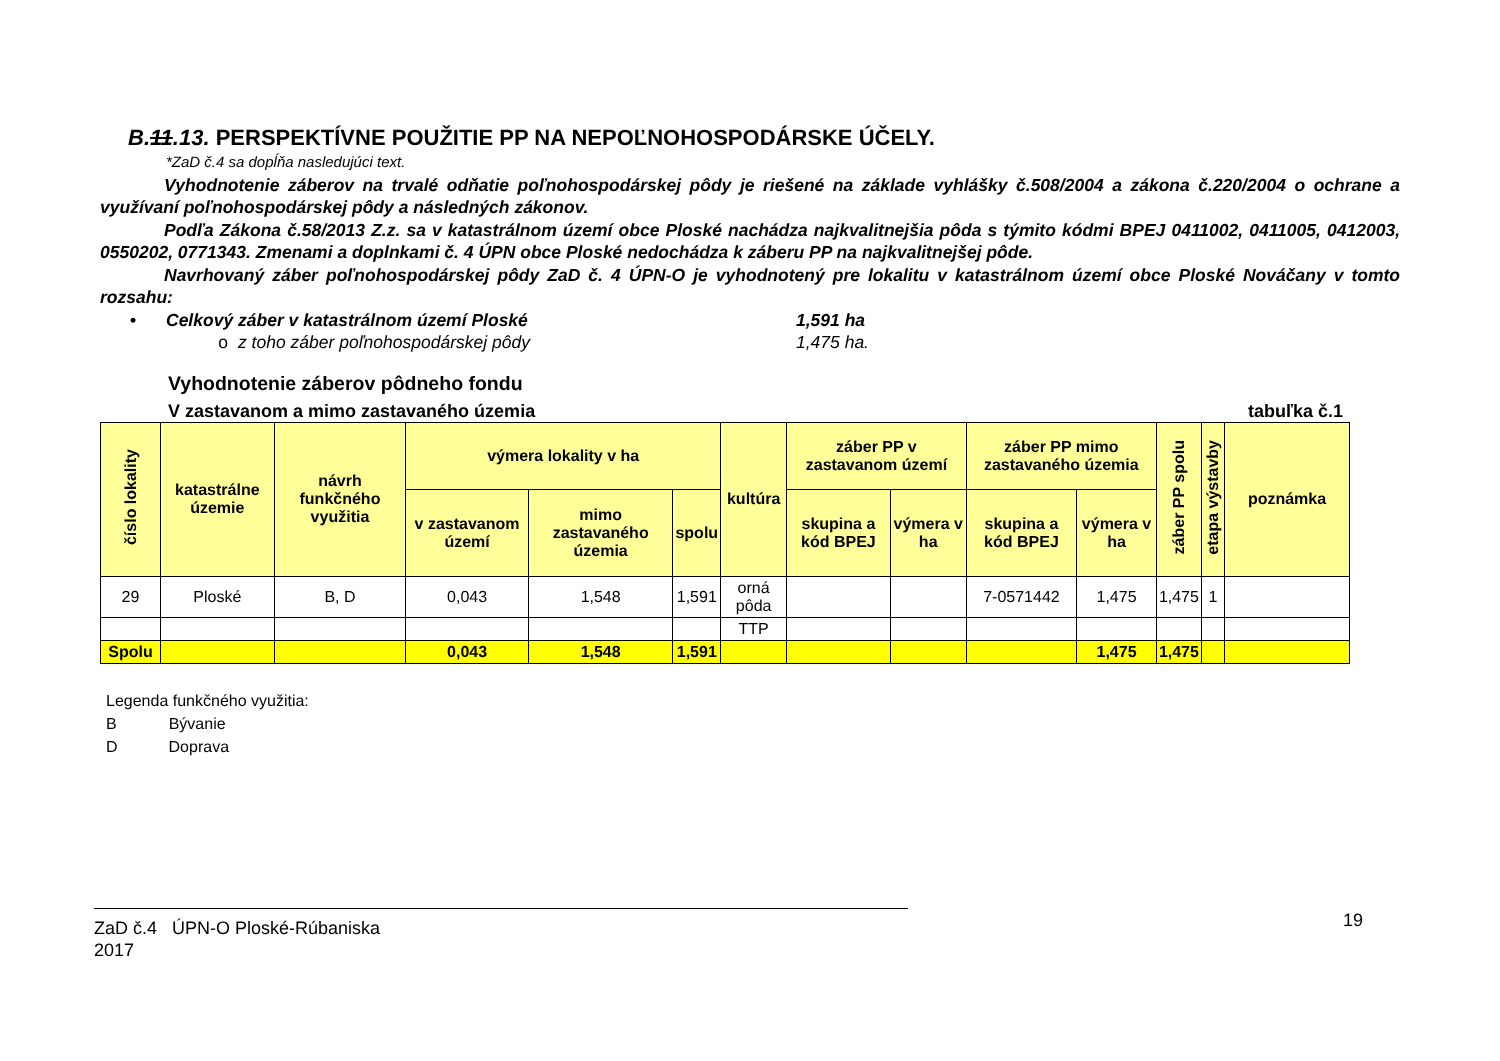B.11.13. PERSPEKTÍVNE POUŽITIE PP NA NEPOĽNOHOSPODÁRSKE ÚČELY.
*ZaD č.4 sa dopĺňa nasledujúci text.
Vyhodnotenie záberov na trvalé odňatie poľnohospodárskej pôdy je riešené na základe vyhlášky č.508/2004 a zákona č.220/2004 o ochrane a využívaní poľnohospodárskej pôdy a následných zákonov.
Podľa Zákona č.58/2013 Z.z. sa v katastrálnom území obce Ploské nachádza najkvalitnejšia pôda s týmito kódmi BPEJ 0411002, 0411005, 0412003, 0550202, 0771343. Zmenami a doplnkami č. 4 ÚPN obce Ploské nedochádza k záberu PP na najkvalitnejšej pôde.
Navrhovaný záber poľnohospodárskej pôdy ZaD č. 4 ÚPN-O je vyhodnotený pre lokalitu v katastrálnom území obce Ploské Nováčany v tomto rozsahu:
• Celkový záber v katastrálnom území Ploské 1,591 ha
o z toho záber poľnohospodárskej pôdy 1,475 ha.
Vyhodnotenie záberov pôdneho fondu
V zastavanom a mimo zastavaného územia tabuľka č.1
| číslo lokality | katastrálne územie | návrh funkčného využitia | výmera lokality v ha | | | kultúra | záber PP v zastavanom území | | záber PP mimo zastavaného územia | | záber PP spolu | etapa výstavby | poznámka |
| --- | --- | --- | --- | --- | --- | --- | --- | --- | --- | --- | --- | --- | --- |
| | | | v zastavanom území | mimo zastavaného územia | spolu | | skupina a kód BPEJ | výmera v ha | skupina a kód BPEJ | výmera v ha | | | |
| 29 | Ploské | B, D | 0,043 | 1,548 | 1,591 | orná pôda | | | 7-0571442 | 1,475 | 1,475 | 1 | |
| | | | | | | TTP | | | | | | | |
| Spolu | | | 0,043 | 1,548 | 1,591 | | | | | 1,475 | 1,475 | | |
Legenda funkčného využitia:
B Bývanie
D Doprava
ZaD č.4 ÚPN-O Ploské-Rúbaniska
2017
19